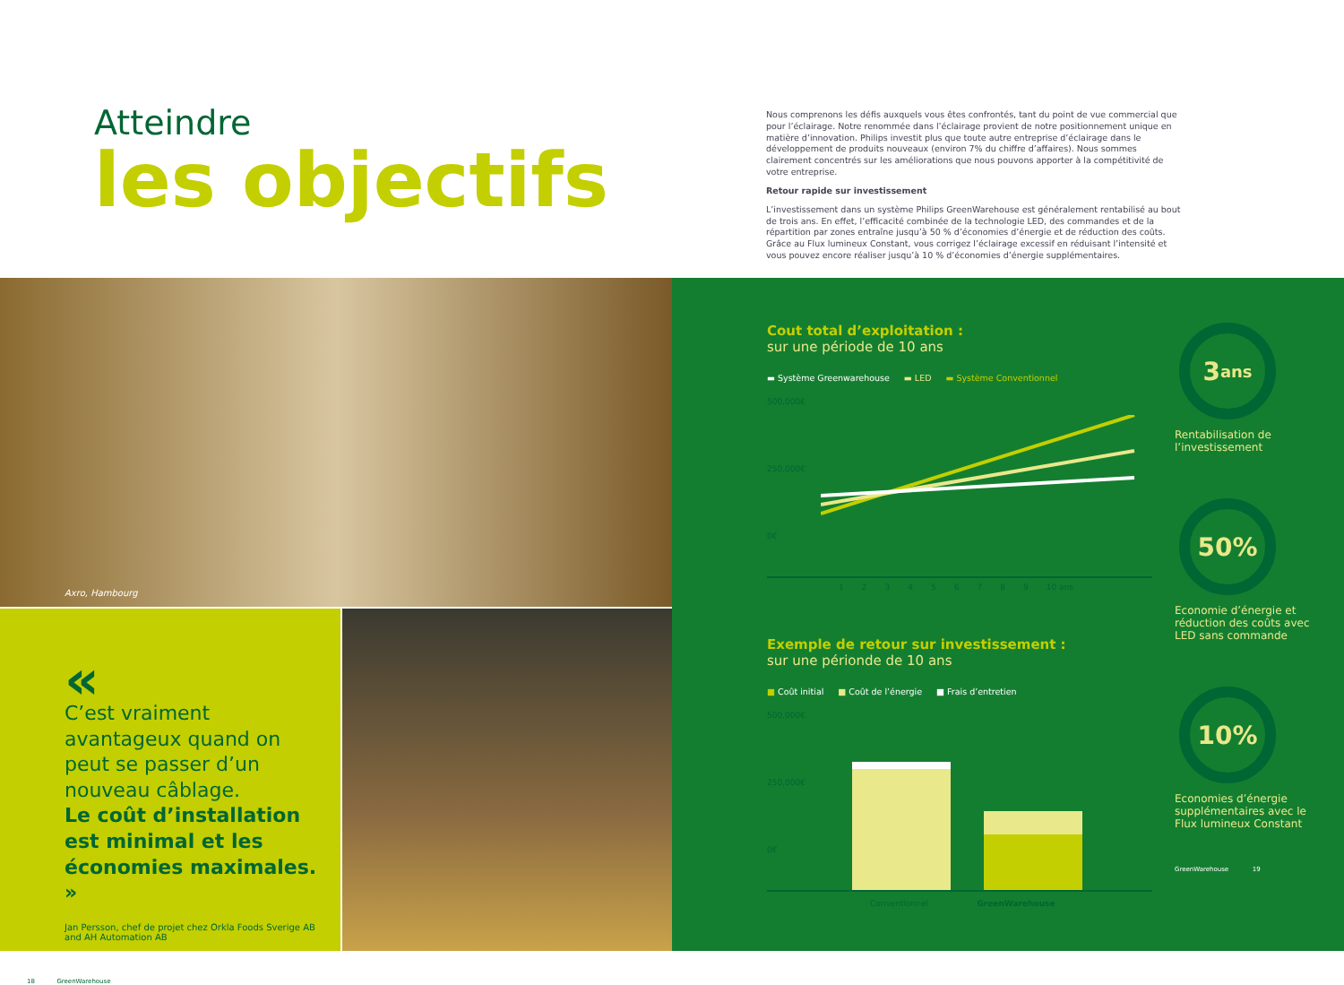Atteindre
les objectifs
Nous comprenons les défis auxquels vous êtes confrontés, tant du point de vue commercial que pour l’éclairage. Notre renommée dans l’éclairage provient de notre positionnement unique en matière d’innovation. Philips investit plus que toute autre entreprise d’éclairage dans le développement de produits nouveaux (environ 7% du chiffre d’affaires). Nous sommes clairement concentrés sur les améliorations que nous pouvons apporter à la compétitivité de votre entreprise.
Retour rapide sur investissement
L’investissement dans un système Philips GreenWarehouse est généralement rentabilisé au bout de trois ans. En effet, l’efficacité combinée de la technologie LED, des commandes et de la répartition par zones entraîne jusqu’à 50 % d’économies d’énergie et de réduction des coûts. Grâce au Flux lumineux Constant, vous corrigez l’éclairage excessif en réduisant l’intensité et vous pouvez encore réaliser jusqu’à 10 % d’économies d’énergie supplémentaires.
Axro, Hambourg
«
C’est vraiment avantageux quand on peut se passer d’un nouveau câblage.
Le coût d’installation est minimal et les économies maximales. »
Jan Persson, chef de projet chez Orkla Foods Sverige AB and AH Automation AB
18 GreenWarehouse
Cout total d’exploitation :
sur une période de 10 ans
▬ Système Greenwarehouse ▬ LED ▬ Système Conventionnel
500,000€
250,000€
0€
1 2 3 4 5 6 7 8 9 10 ans
Exemple de retour sur investissement :
sur une périonde de 10 ans
■ Coût initial ■ Coût de l’énergie ■ Frais d’entretien
500,000€
250,000€
0€
Conventionnel GreenWarehouse
3<sup>ans</sup>
Rentabilisation de l’investissement
50%
Economie d’énergie et réduction des coûts avec LED sans commande
10%
Economies d’énergie supplémentaires avec le Flux lumineux Constant
GreenWarehouse 19